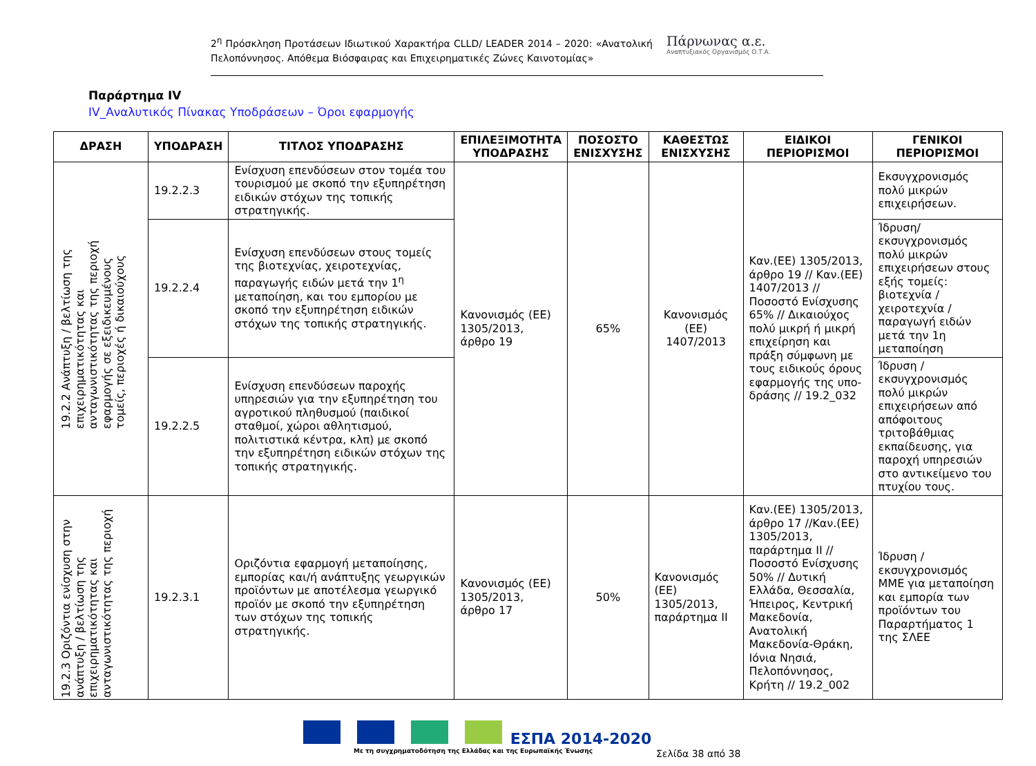2<sup>η</sup> Πρόσκληση Προτάσεων Ιδιωτικού Χαρακτήρα CLLD/ LEADER 2014 – 2020: «Ανατολική Πελοπόννησος. Απόθεμα Βιόσφαιρας και Επιχειρηματικές Ζώνες Καινοτομίας»
Πάρνωνας α.ε.
Αναπτυξιακός Οργανισμός Ο.Τ.Α.
Παράρτημα IV
IV_Αναλυτικός Πίνακας Υποδράσεων – Όροι εφαρμογής
| ΔΡΑΣΗ | ΥΠΟΔΡΑΣΗ | ΤΙΤΛΟΣ ΥΠΟΔΡΑΣΗΣ | ΕΠΙΛΕΞΙΜΟΤΗΤΑ ΥΠΟΔΡΑΣΗΣ | ΠΟΣΟΣΤΟ ΕΝΙΣΧΥΣΗΣ | ΚΑΘΕΣΤΩΣ ΕΝΙΣΧΥΣΗΣ | ΕΙΔΙΚΟΙ ΠΕΡΙΟΡΙΣΜΟΙ | ΓΕΝΙΚΟΙ ΠΕΡΙΟΡΙΣΜΟΙ |
| --- | --- | --- | --- | --- | --- | --- | --- |
| 19.2.2 Ανάπτυξη / βελτίωση της επιχειρηματικότητας και ανταγωνιστικότητας της περιοχή εφαρμογής σε εξειδικευμένους τομείς, περιοχές ή δικαιούχους | 19.2.2.3 | Ενίσχυση επενδύσεων στον τομέα του τουρισμού με σκοπό την εξυπηρέτηση ειδικών στόχων της τοπικής στρατηγικής. | Κανονισμός (ΕΕ) 1305/2013, άρθρο 19 | 65% | Κανονισμός (ΕΕ) 1407/2013 | Καν.(ΕΕ) 1305/2013, άρθρο 19 // Καν.(ΕΕ) 1407/2013 // Ποσοστό Ενίσχυσης 65% // Δικαιούχος πολύ μικρή ή μικρή επιχείρηση και πράξη σύμφωνη με τους ειδικούς όρους εφαρμογής της υπο-δράσης // 19.2_032 | Εκσυγχρονισμός πολύ μικρών επιχειρήσεων. |
| | 19.2.2.4 | Ενίσχυση επενδύσεων στους τομείς της βιοτεχνίας, χειροτεχνίας, παραγωγής ειδών μετά την 1<sup>η</sup> μεταποίηση, και του εμπορίου με σκοπό την εξυπηρέτηση ειδικών στόχων της τοπικής στρατηγικής. | | | | | Ίδρυση/εκσυγχρονισμός πολύ μικρών επιχειρήσεων στους εξής τομείς: βιοτεχνία / χειροτεχνία / παραγωγή ειδών μετά την 1η μεταποίηση |
| | 19.2.2.5 | Ενίσχυση επενδύσεων παροχής υπηρεσιών για την εξυπηρέτηση του αγροτικού πληθυσμού (παιδικοί σταθμοί, χώροι αθλητισμού, πολιτιστικά κέντρα, κλπ) με σκοπό την εξυπηρέτηση ειδικών στόχων της τοπικής στρατηγικής. | | | | | Ίδρυση / εκσυγχρονισμός πολύ μικρών επιχειρήσεων από απόφοιτους τριτοβάθμιας εκπαίδευσης, για παροχή υπηρεσιών στο αντικείμενο του πτυχίου τους. |
| 19.2.3 Οριζόντια ενίσχυση στην ανάπτυξη / βελτίωση της επιχειρηματικότητας και ανταγωνιστικότητας της περιοχή | 19.2.3.1 | Οριζόντια εφαρμογή μεταποίησης, εμπορίας και/ή ανάπτυξης γεωργικών προϊόντων με αποτέλεσμα γεωργικό προϊόν με σκοπό την εξυπηρέτηση των στόχων της τοπικής στρατηγικής. | Κανονισμός (ΕΕ) 1305/2013, άρθρο 17 | 50% | Κανονισμός (ΕΕ) 1305/2013, παράρτημα ΙΙ | Καν.(ΕΕ) 1305/2013, άρθρο 17 //Καν.(ΕΕ) 1305/2013, παράρτημα ΙΙ // Ποσοστό Ενίσχυσης 50% // Δυτική Ελλάδα, Θεσσαλία, Ήπειρος, Κεντρική Μακεδονία, Ανατολική Μακεδονία-Θράκη, Ιόνια Νησιά, Πελοπόννησος, Κρήτη // 19.2_002 | Ίδρυση / εκσυγχρονισμός ΜΜΕ για μεταποίηση και εμπορία των προϊόντων του Παραρτήματος 1 της ΣΛΕΕ |
ΕΣΠΑ 2014-2020
Με τη συγχρηματοδότηση της Ελλάδας και της Ευρωπαϊκής Ένωσης
Σελίδα 38 από 38